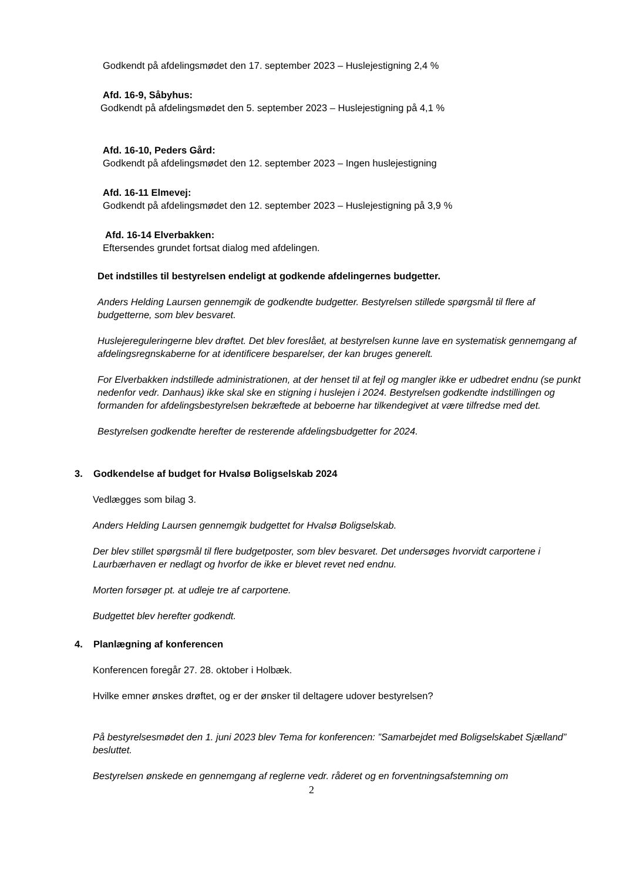Godkendt på afdelingsmødet den 17. september 2023 – Huslejestigning 2,4 %
Afd. 16-9, Såbyhus:
Godkendt på afdelingsmødet den 5. september 2023 – Huslejestigning på 4,1 %
Afd. 16-10, Peders Gård:
Godkendt på afdelingsmødet den 12. september 2023 – Ingen huslejestigning
Afd. 16-11 Elmevej:
Godkendt på afdelingsmødet den 12. september 2023 – Huslejestigning på 3,9 %
Afd. 16-14 Elverbakken:
Eftersendes grundet fortsat dialog med afdelingen.
Det indstilles til bestyrelsen endeligt at godkende afdelingernes budgetter.
Anders Helding Laursen gennemgik de godkendte budgetter. Bestyrelsen stillede spørgsmål til flere af budgetterne, som blev besvaret.
Huslejereguleringerne blev drøftet. Det blev foreslået, at bestyrelsen kunne lave en systematisk gennemgang af afdelingsregnskaberne for at identificere besparelser, der kan bruges generelt.
For Elverbakken indstillede administrationen, at der henset til at fejl og mangler ikke er udbedret endnu (se punkt nedenfor vedr. Danhaus) ikke skal ske en stigning i huslejen i 2024. Bestyrelsen godkendte indstillingen og formanden for afdelingsbestyrelsen bekræftede at beboerne har tilkendegivet at være tilfredse med det.
Bestyrelsen godkendte herefter de resterende afdelingsbudgetter for 2024.
3. Godkendelse af budget for Hvalsø Boligselskab 2024
Vedlægges som bilag 3.
Anders Helding Laursen gennemgik budgettet for Hvalsø Boligselskab.
Der blev stillet spørgsmål til flere budgetposter, som blev besvaret. Det undersøges hvorvidt carportene i Laurbærhaven er nedlagt og hvorfor de ikke er blevet revet ned endnu.
Morten forsøger pt. at udleje tre af carportene.
Budgettet blev herefter godkendt.
4. Planlægning af konferencen
Konferencen foregår 27. 28. oktober i Holbæk.
Hvilke emner ønskes drøftet, og er der ønsker til deltagere udover bestyrelsen?
På bestyrelsesmødet den 1. juni 2023 blev Tema for konferencen: ”Samarbejdet med Boligselskabet Sjælland” besluttet.
Bestyrelsen ønskede en gennemgang af reglerne vedr. råderet og en forventningsafstemning om
2